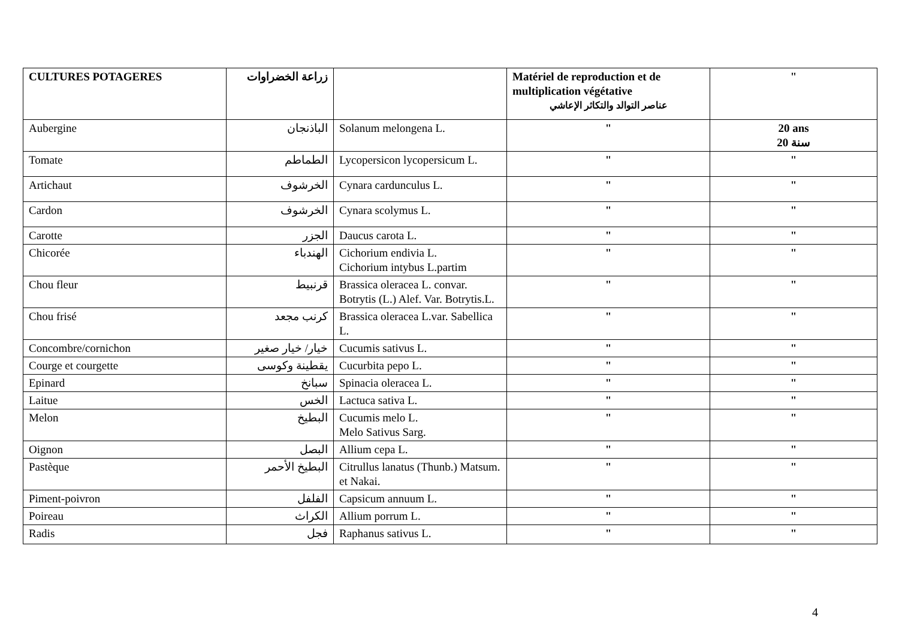| CULTURES POTAGERES | زراعة الخضراوات | | Matériel de reproduction et de multiplication végétative عناصر التوالد والتكاثر الإعاشي | " |
| Aubergine | الباذنجان | Solanum melongena L. | " | 20 ans 20 سنة |
| Tomate | الطماطم | Lycopersicon lycopersicum L. | " | " |
| Artichaut | الخرشوف | Cynara cardunculus L. | " | " |
| Cardon | الخرشوف | Cynara scolymus L. | " | " |
| Carotte | الجزر | Daucus carota L. | " | " |
| Chicorée | الهندباء | Cichorium endivia L. Cichorium intybus L.partim | " | " |
| Chou fleur | قرنبيط | Brassica oleracea L. convar. Botrytis (L.) Alef. Var. Botrytis.L. | " | " |
| Chou frisé | كرنب مجعد | Brassica oleracea L.var. Sabellica L. | " | " |
| Concombre/cornichon | خيار/ خيار صغير | Cucumis sativus L. | " | " |
| Courge et courgette | يقطينة وكوسى | Cucurbita pepo L. | " | " |
| Epinard | سبانخ | Spinacia oleracea L. | " | " |
| Laitue | الخس | Lactuca sativa L. | " | " |
| Melon | البطيخ | Cucumis melo L. Melo Sativus Sarg. | " | " |
| Oignon | البصل | Allium cepa L. | " | " |
| Pastèque | البطيخ الأحمر | Citrullus lanatus (Thunb.) Matsum. et Nakai. | " | " |
| Piment-poivron | الفلفل | Capsicum annuum L. | " | " |
| Poireau | الكراث | Allium porrum L. | " | " |
| Radis | فجل | Raphanus sativus L. | " | " |
4